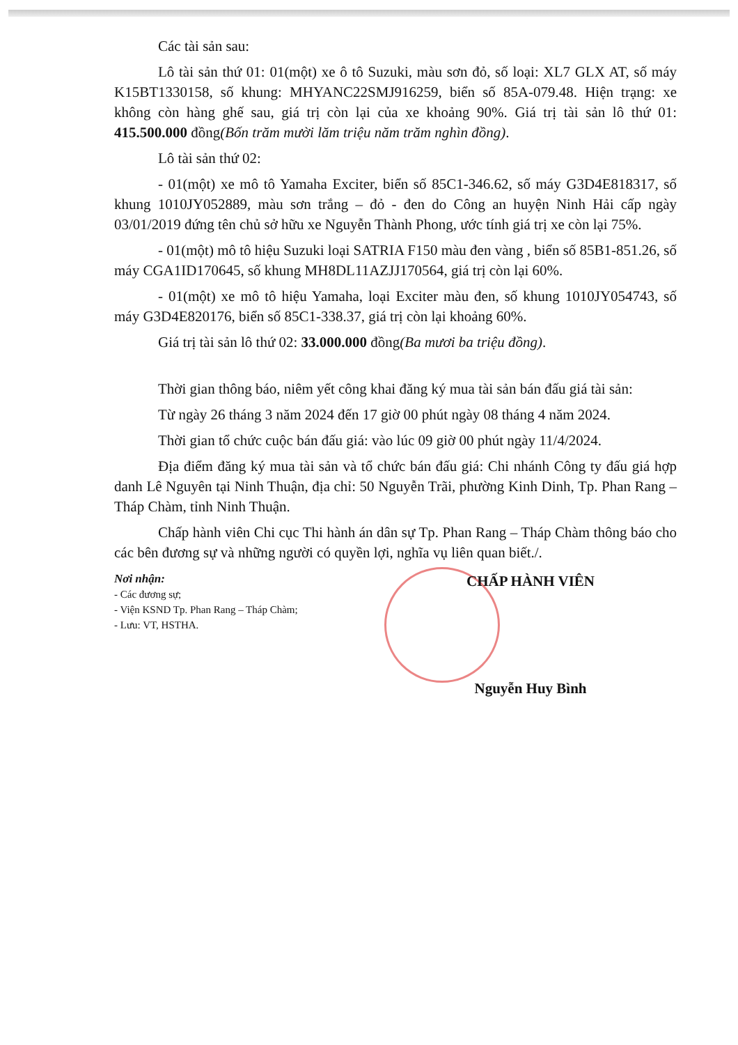Các tài sản sau:
Lô tài sản thứ 01: 01(một) xe ô tô Suzuki, màu sơn đỏ, số loại: XL7 GLX AT, số máy K15BT1330158, số khung: MHYANC22SMJ916259, biển số 85A-079.48. Hiện trạng: xe không còn hàng ghế sau, giá trị còn lại của xe khoảng 90%. Giá trị tài sản lô thứ 01: 415.500.000 đồng(Bốn trăm mười lăm triệu năm trăm nghìn đồng).
Lô tài sản thứ 02:
- 01(một) xe mô tô Yamaha Exciter, biển số 85C1-346.62, số máy G3D4E818317, số khung 1010JY052889, màu sơn trắng – đỏ - đen do Công an huyện Ninh Hải cấp ngày 03/01/2019 đứng tên chủ sở hữu xe Nguyễn Thành Phong, ước tính giá trị xe còn lại 75%.
- 01(một) mô tô hiệu Suzuki loại SATRIA F150 màu đen vàng , biển số 85B1-851.26, số máy CGA1ID170645, số khung MH8DL11AZJJ170564, giá trị còn lại 60%.
- 01(một) xe mô tô hiệu Yamaha, loại Exciter màu đen, số khung 1010JY054743, số máy G3D4E820176, biển số 85C1-338.37, giá trị còn lại khoảng 60%.
Giá trị tài sản lô thứ 02: 33.000.000 đồng(Ba mươi ba triệu đồng).
Thời gian thông báo, niêm yết công khai đăng ký mua tài sản bán đấu giá tài sản:
Từ ngày 26 tháng 3 năm 2024 đến 17 giờ 00 phút ngày 08 tháng 4 năm 2024.
Thời gian tổ chức cuộc bán đấu giá: vào lúc 09 giờ 00 phút ngày 11/4/2024.
Địa điểm đăng ký mua tài sản và tổ chức bán đấu giá: Chi nhánh Công ty đấu giá hợp danh Lê Nguyên tại Ninh Thuận, địa chỉ: 50 Nguyễn Trãi, phường Kinh Dinh, Tp. Phan Rang – Tháp Chàm, tỉnh Ninh Thuận.
Chấp hành viên Chi cục Thi hành án dân sự Tp. Phan Rang – Tháp Chàm thông báo cho các bên đương sự và những người có quyền lợi, nghĩa vụ liên quan biết./.
Nơi nhận:
- Các đương sự;
- Viện KSND Tp. Phan Rang – Tháp Chàm;
- Lưu: VT, HSTHA.
CHẤP HÀNH VIÊN
Nguyễn Huy Bình